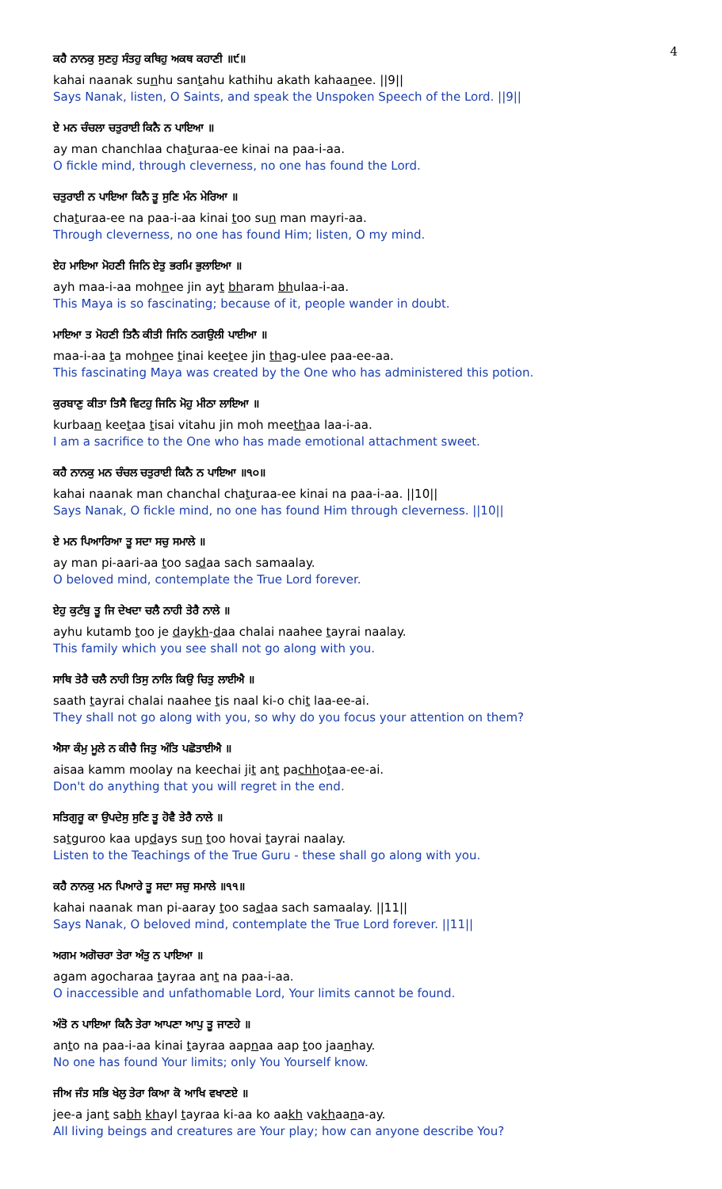4
ਕਹੈ ਨਾਨਕੁ ਸੁਣਹੁ ਸੰਤਹੁ ਕਥਿਹੁ ਅਕਥ ਕਹਾਣੀ ॥੯॥
kahai naanak sunhu santahu kathihu akath kahaanee. ||9||
Says Nanak, listen, O Saints, and speak the Unspoken Speech of the Lord. ||9||
ਏ ਮਨ ਚੰਚਲਾ ਚਤੁਰਾਈ ਕਿਨੈ ਨ ਪਾਇਆ ॥
ay man chanchlaa chaturaa-ee kinai na paa-i-aa.
O fickle mind, through cleverness, no one has found the Lord.
ਚਤੁਰਾਈ ਨ ਪਾਇਆ ਕਿਨੈ ਤੂ ਸੁਣਿ ਮੰਨ ਮੇਰਿਆ ॥
chaturaa-ee na paa-i-aa kinai too sun man mayri-aa.
Through cleverness, no one has found Him; listen, O my mind.
ਏਹ ਮਾਇਆ ਮੋਹਣੀ ਜਿਨਿ ਏਤੁ ਭਰਮਿ ਭੁਲਾਇਆ ॥
ayh maa-i-aa mohnee jin ayt bharam bhulaa-i-aa.
This Maya is so fascinating; because of it, people wander in doubt.
ਮਾਇਆ ਤ ਮੋਹਣੀ ਤਿਨੈ ਕੀਤੀ ਜਿਨਿ ਠਗਉਲੀ ਪਾਈਆ ॥
maa-i-aa ta mohnee tinai keetee jin thag-ulee paa-ee-aa.
This fascinating Maya was created by the One who has administered this potion.
ਕੁਰਬਾਣੁ ਕੀਤਾ ਤਿਸੈ ਵਿਟਹੁ ਜਿਨਿ ਮੋਹੁ ਮੀਠਾ ਲਾਇਆ ॥
kurbaan keetaa tisai vitahu jin moh meethaa laa-i-aa.
I am a sacrifice to the One who has made emotional attachment sweet.
ਕਹੈ ਨਾਨਕੁ ਮਨ ਚੰਚਲ ਚਤੁਰਾਈ ਕਿਨੈ ਨ ਪਾਇਆ ॥੧੦॥
kahai naanak man chanchal chaturaa-ee kinai na paa-i-aa. ||10||
Says Nanak, O fickle mind, no one has found Him through cleverness. ||10||
ਏ ਮਨ ਪਿਆਰਿਆ ਤੂ ਸਦਾ ਸਚੁ ਸਮਾਲੇ ॥
ay man pi-aari-aa too sadaa sach samaalay.
O beloved mind, contemplate the True Lord forever.
ਏਹੁ ਕੁਟੰਬੁ ਤੂ ਜਿ ਦੇਖਦਾ ਚਲੈ ਨਾਹੀ ਤੇਰੈ ਨਾਲੇ ॥
ayhu kutamb too je daykh-daa chalai naahee tayrai naalay.
This family which you see shall not go along with you.
ਸਾਥਿ ਤੇਰੈ ਚਲੈ ਨਾਹੀ ਤਿਸੁ ਨਾਲਿ ਕਿਉ ਚਿਤੁ ਲਾਈਐ ॥
saath tayrai chalai naahee tis naal ki-o chit laa-ee-ai.
They shall not go along with you, so why do you focus your attention on them?
ਐਸਾ ਕੰਮੁ ਮੂਲੇ ਨ ਕੀਚੈ ਜਿਤੁ ਅੰਤਿ ਪਛੋਤਾਈਐ ॥
aisaa kamm moolay na keechai jit ant pachhotaa-ee-ai.
Don't do anything that you will regret in the end.
ਸਤਿਗੁਰੂ ਕਾ ਉਪਦੇਸੁ ਸੁਣਿ ਤੂ ਹੋਵੈ ਤੇਰੈ ਨਾਲੇ ॥
satguroo kaa updays sun too hovai tayrai naalay.
Listen to the Teachings of the True Guru - these shall go along with you.
ਕਹੈ ਨਾਨਕੁ ਮਨ ਪਿਆਰੇ ਤੂ ਸਦਾ ਸਚੁ ਸਮਾਲੇ ॥੧੧॥
kahai naanak man pi-aaray too sadaa sach samaalay. ||11||
Says Nanak, O beloved mind, contemplate the True Lord forever. ||11||
ਅਗਮ ਅਗੋਚਰਾ ਤੇਰਾ ਅੰਤੁ ਨ ਪਾਇਆ ॥
agam agocharaa tayraa ant na paa-i-aa.
O inaccessible and unfathomable Lord, Your limits cannot be found.
ਅੰਤੋ ਨ ਪਾਇਆ ਕਿਨੈ ਤੇਰਾ ਆਪਣਾ ਆਪੁ ਤੂ ਜਾਣਹੇ ॥
anto na paa-i-aa kinai tayraa aapnaa aap too jaanhay.
No one has found Your limits; only You Yourself know.
ਜੀਅ ਜੰਤ ਸਭਿ ਖੇਲੁ ਤੇਰਾ ਕਿਆ ਕੋ ਆਖਿ ਵਖਾਣਏ ॥
jee-a jant sabh khayl tayraa ki-aa ko aakh vakhaana-ay.
All living beings and creatures are Your play; how can anyone describe You?